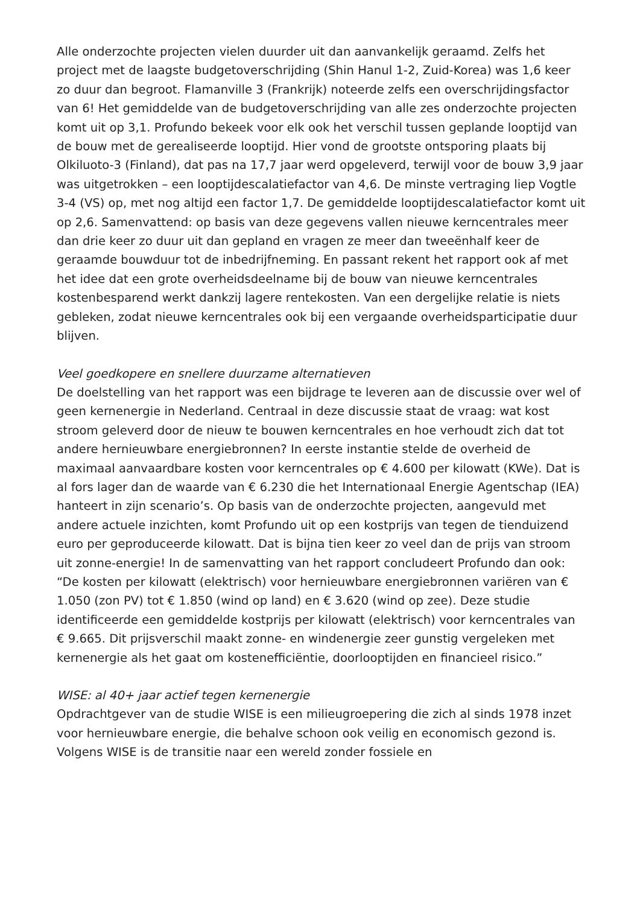Alle onderzochte projecten vielen duurder uit dan aanvankelijk geraamd. Zelfs het project met de laagste budgetoverschrijding (Shin Hanul 1-2, Zuid-Korea) was 1,6 keer zo duur dan begroot. Flamanville 3 (Frankrijk) noteerde zelfs een overschrijdingsfactor van 6! Het gemiddelde van de budgetoverschrijding van alle zes onderzochte projecten komt uit op 3,1. Profundo bekeek voor elk ook het verschil tussen geplande looptijd van de bouw met de gerealiseerde looptijd. Hier vond de grootste ontsporing plaats bij Olkiluoto-3 (Finland), dat pas na 17,7 jaar werd opgeleverd, terwijl voor de bouw 3,9 jaar was uitgetrokken – een looptijdescalatiefactor van 4,6. De minste vertraging liep Vogtle 3-4 (VS) op, met nog altijd een factor 1,7. De gemiddelde looptijdescalatiefactor komt uit op 2,6. Samenvattend: op basis van deze gegevens vallen nieuwe kerncentrales meer dan drie keer zo duur uit dan gepland en vragen ze meer dan tweeënhalf keer de geraamde bouwduur tot de inbedrijfneming. En passant rekent het rapport ook af met het idee dat een grote overheidsdeelname bij de bouw van nieuwe kerncentrales kostenbesparend werkt dankzij lagere rentekosten. Van een dergelijke relatie is niets gebleken, zodat nieuwe kerncentrales ook bij een vergaande overheidsparticipatie duur blijven.
Veel goedkopere en snellere duurzame alternatieven
De doelstelling van het rapport was een bijdrage te leveren aan de discussie over wel of geen kernenergie in Nederland. Centraal in deze discussie staat de vraag: wat kost stroom geleverd door de nieuw te bouwen kerncentrales en hoe verhoudt zich dat tot andere hernieuwbare energiebronnen? In eerste instantie stelde de overheid de maximaal aanvaardbare kosten voor kerncentrales op € 4.600 per kilowatt (KWe). Dat is al fors lager dan de waarde van € 6.230 die het Internationaal Energie Agentschap (IEA) hanteert in zijn scenario’s. Op basis van de onderzochte projecten, aangevuld met andere actuele inzichten, komt Profundo uit op een kostprijs van tegen de tienduizend euro per geproduceerde kilowatt. Dat is bijna tien keer zo veel dan de prijs van stroom uit zonne-energie! In de samenvatting van het rapport concludeert Profundo dan ook: “De kosten per kilowatt (elektrisch) voor hernieuwbare energiebronnen variëren van € 1.050 (zon PV) tot € 1.850 (wind op land) en € 3.620 (wind op zee). Deze studie identificeerde een gemiddelde kostprijs per kilowatt (elektrisch) voor kerncentrales van € 9.665. Dit prijsverschil maakt zonne- en windenergie zeer gunstig vergeleken met kernenergie als het gaat om kostenefficiëntie, doorlooptijden en financieel risico.”
WISE: al 40+ jaar actief tegen kernenergie
Opdrachtgever van de studie WISE is een milieugroepering die zich al sinds 1978 inzet voor hernieuwbare energie, die behalve schoon ook veilig en economisch gezond is. Volgens WISE is de transitie naar een wereld zonder fossiele en